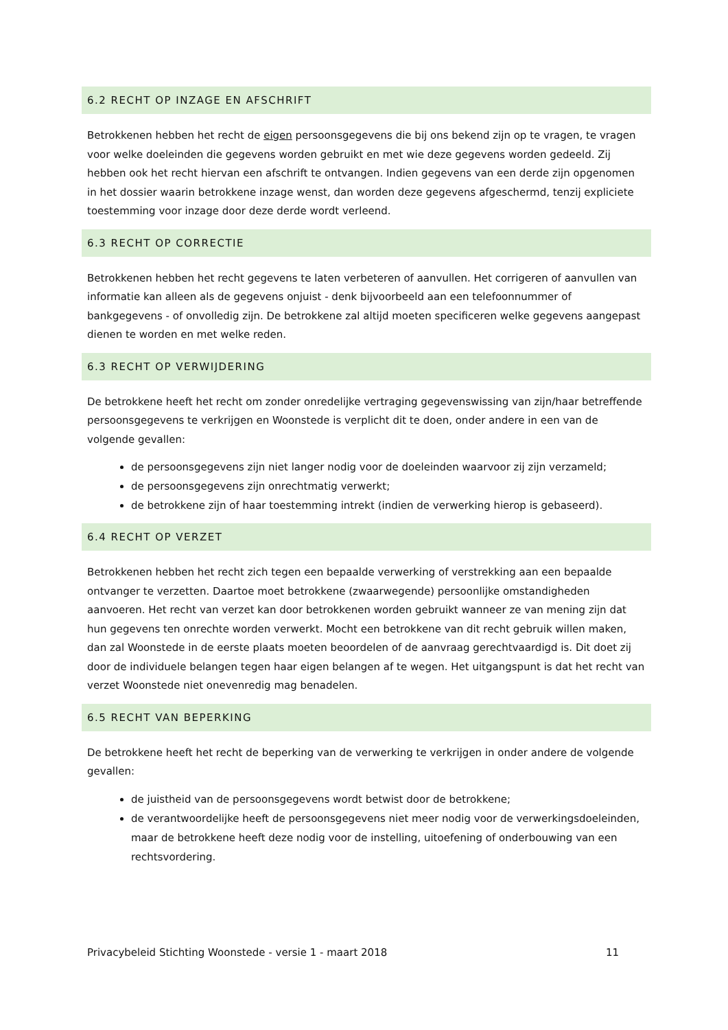6.2 RECHT OP INZAGE EN AFSCHRIFT
Betrokkenen hebben het recht de eigen persoonsgegevens die bij ons bekend zijn op te vragen, te vragen voor welke doeleinden die gegevens worden gebruikt en met wie deze gegevens worden gedeeld. Zij hebben ook het recht hiervan een afschrift te ontvangen. Indien gegevens van een derde zijn opgenomen in het dossier waarin betrokkene inzage wenst, dan worden deze gegevens afgeschermd, tenzij expliciete toestemming voor inzage door deze derde wordt verleend.
6.3 RECHT OP CORRECTIE
Betrokkenen hebben het recht gegevens te laten verbeteren of aanvullen. Het corrigeren of aanvullen van informatie kan alleen als de gegevens onjuist - denk bijvoorbeeld aan een telefoonnummer of bankgegevens - of onvolledig zijn. De betrokkene zal altijd moeten specificeren welke gegevens aangepast dienen te worden en met welke reden.
6.3 RECHT OP VERWIJDERING
De betrokkene heeft het recht om zonder onredelijke vertraging gegevenswissing van zijn/haar betreffende persoonsgegevens te verkrijgen en Woonstede is verplicht dit te doen, onder andere in een van de volgende gevallen:
de persoonsgegevens zijn niet langer nodig voor de doeleinden waarvoor zij zijn verzameld;
de persoonsgegevens zijn onrechtmatig verwerkt;
de betrokkene zijn of haar toestemming intrekt (indien de verwerking hierop is gebaseerd).
6.4 RECHT OP VERZET
Betrokkenen hebben het recht zich tegen een bepaalde verwerking of verstrekking aan een bepaalde ontvanger te verzetten. Daartoe moet betrokkene (zwaarwegende) persoonlijke omstandigheden aanvoeren. Het recht van verzet kan door betrokkenen worden gebruikt wanneer ze van mening zijn dat hun gegevens ten onrechte worden verwerkt. Mocht een betrokkene van dit recht gebruik willen maken, dan zal Woonstede in de eerste plaats moeten beoordelen of de aanvraag gerechtvaardigd is. Dit doet zij door de individuele belangen tegen haar eigen belangen af te wegen. Het uitgangspunt is dat het recht van verzet Woonstede niet onevenredig mag benadelen.
6.5 RECHT VAN BEPERKING
De betrokkene heeft het recht de beperking van de verwerking te verkrijgen in onder andere de volgende gevallen:
de juistheid van de persoonsgegevens wordt betwist door de betrokkene;
de verantwoordelijke heeft de persoonsgegevens niet meer nodig voor de verwerkingsdoeleinden, maar de betrokkene heeft deze nodig voor de instelling, uitoefening of onderbouwing van een rechtsvordering.
Privacybeleid Stichting Woonstede - versie 1 - maart 2018 11